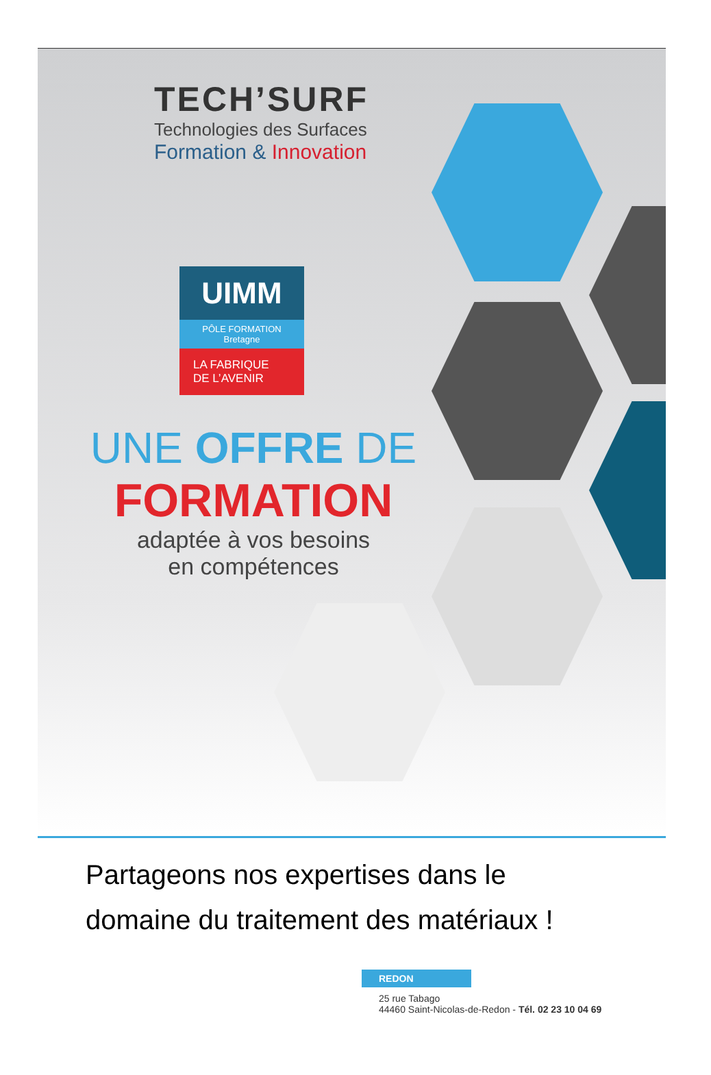TECH’SURF
Technologies des Surfaces
Formation & Innovation
UIMM
PÔLE FORMATION
Bretagne
LA FABRIQUE
DE L’AVENIR
UNE OFFRE DE
FORMATION
adaptée à vos besoins
en compétences
Partageons nos expertises dans le
domaine du traitement des matériaux !
REDON
25 rue Tabago
44460 Saint-Nicolas-de-Redon - Tél. 02 23 10 04 69